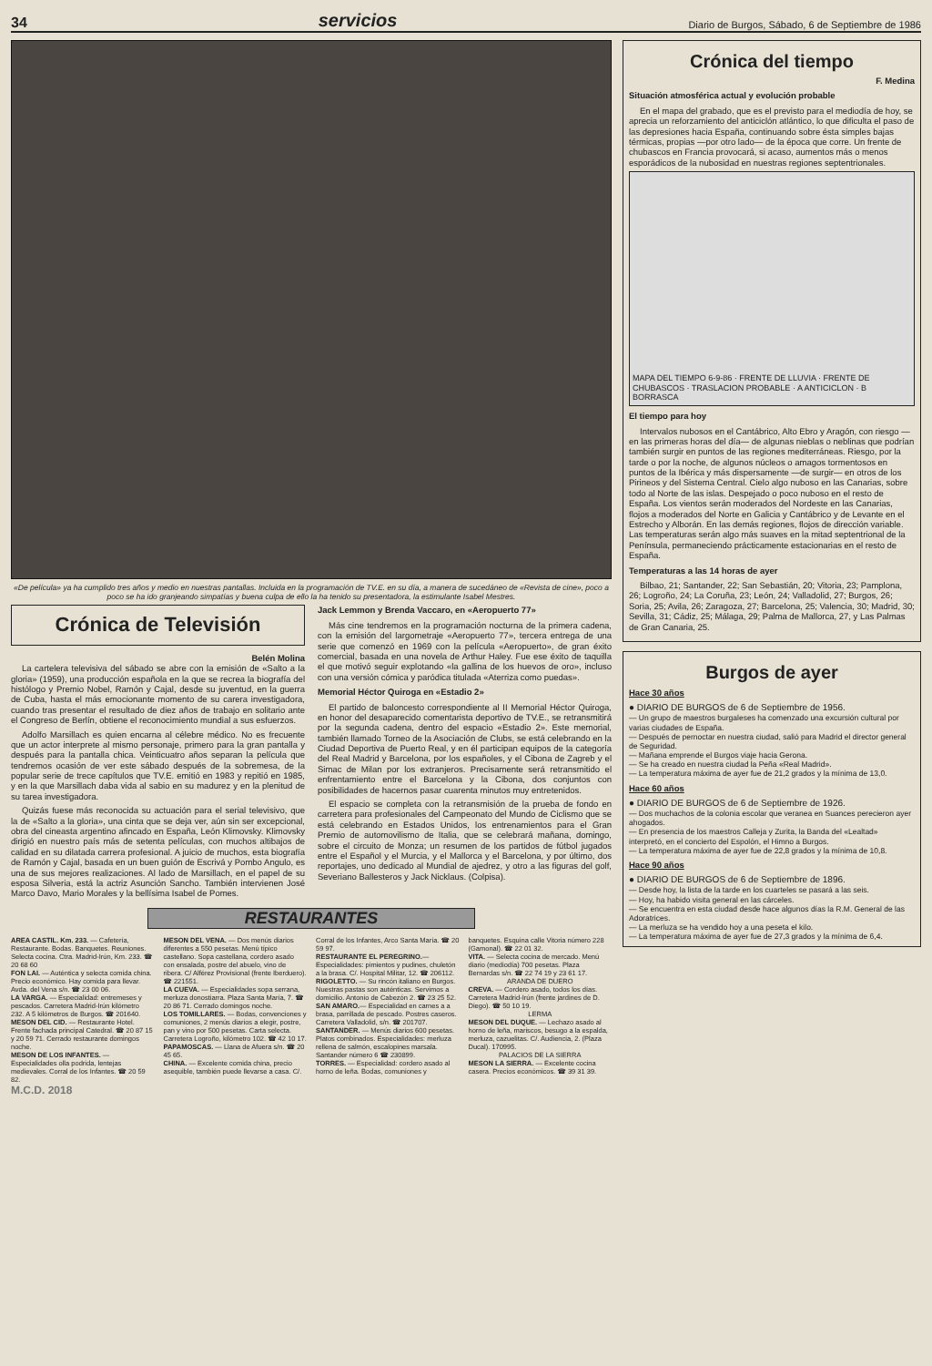34 servicios Diario de Burgos, Sábado, 6 de Septiembre de 1986
«De película» ya ha cumplido tres años y medio en nuestras pantallas. Incluida en la programación de TV.E. en su día, a manera de sucedáneo de «Revista de cine», poco a poco se ha ido granjeando simpatías y buena culpa de ello la ha tenido su presentadora, la estimulante Isabel Mestres.
Crónica de Televisión
Belén Molina
La cartelera televisiva del sábado se abre con la emisión de «Salto a la gloria» (1959), una producción española en la que se recrea la biografía del histólogo y Premio Nobel, Ramón y Cajal, desde su juventud, en la guerra de Cuba, hasta el más emocionante momento de su carera investigadora, cuando tras presentar el resultado de diez años de trabajo en solitario ante el Congreso de Berlín, obtiene el reconocimiento mundial a sus esfuerzos.
Adolfo Marsillach es quien encarna al célebre médico. No es frecuente que un actor interprete al mismo personaje, primero para la gran pantalla y después para la pantalla chica. Veinticuatro años separan la película que tendremos ocasión de ver este sábado después de la sobremesa, de la popular serie de trece capítulos que TV.E. emitió en 1983 y repitió en 1985, y en la que Marsillach daba vida al sabio en su madurez y en la plenitud de su tarea investigadora.
Quizás fuese más reconocida su actuación para el serial televisivo, que la de «Salto a la gloria», una cinta que se deja ver, aún sin ser excepcional, obra del cineasta argentino afincado en España, León Klimovsky. Klimovsky dirigió en nuestro país más de setenta películas, con muchos altibajos de calidad en su dilatada carrera profesional. A juicio de muchos, esta biografía de Ramón y Cajal, basada en un buen guión de Escrivá y Pombo Angulo, es una de sus mejores realizaciones. Al lado de Marsillach, en el papel de su esposa Silveria, está la actriz Asunción Sancho. También intervienen José Marco Davo, Mario Morales y la bellísima Isabel de Pomes.
Jack Lemmon y Brenda Vaccaro, en «Aeropuerto 77»
Más cine tendremos en la programación nocturna de la primera cadena, con la emisión del largometraje «Aeropuerto 77», tercera entrega de una serie que comenzó en 1969 con la película «Aeropuerto», de gran éxito comercial, basada en una novela de Arthur Haley. Fue ese éxito de taquilla el que motivó seguir explotando «la gallina de los huevos de oro», incluso con una versión cómica y paródica titulada «Aterriza como puedas».
Memorial Héctor Quiroga en «Estadio 2»
El partido de baloncesto correspondiente al II Memorial Héctor Quiroga, en honor del desaparecido comentarista deportivo de TV.E., se retransmitirá por la segunda cadena, dentro del espacio «Estadio 2». Este memorial, también llamado Torneo de la Asociación de Clubs, se está celebrando en la Ciudad Deportiva de Puerto Real, y en él participan equipos de la categoría del Real Madrid y Barcelona, por los españoles, y el Cibona de Zagreb y el Simac de Milan por los extranjeros. Precisamente será retransmitido el enfrentamiento entre el Barcelona y la Cibona, dos conjuntos con posibilidades de hacernos pasar cuarenta minutos muy entretenidos.
El espacio se completa con la retransmisión de la prueba de fondo en carretera para profesionales del Campeonato del Mundo de Ciclismo que se está celebrando en Estados Unidos, los entrenamientos para el Gran Premio de automovilismo de Italia, que se celebrará mañana, domingo, sobre el circuito de Monza; un resumen de los partidos de fútbol jugados entre el Español y el Murcia, y el Mallorca y el Barcelona, y por último, dos reportajes, uno dedicado al Mundial de ajedrez, y otro a las figuras del golf, Severiano Ballesteros y Jack Nicklaus. (Colpisa).
RESTAURANTES
AREA CASTIL. Km. 233. — Cafetería, Restaurante. Bodas. Banquetes. Reuniones. Selecta cocina. Ctra. Madrid-Irún, Km. 233. ☎ 20 68 60
FON LAI. — Auténtica y selecta comida china. Precio económico. Hay comida para llevar. Avda. del Vena s/n. ☎ 23 00 06.
LA VARGA. — Especialidad: entremeses y pescados. Carretera Madrid-Irún kilómetro 232. A 5 kilómetros de Burgos. ☎ 201640.
MESON DEL CID. — Restaurante Hotel. Frente fachada principal Catedral. ☎ 20 87 15 y 20 59 71. Cerrado restaurante domingos noche.
MESON DE LOS INFANTES. — Especialidades olla podrida, lentejas medievales. Corral de los Infantes. ☎ 20 59 82.
MESON DEL VENA. — Dos menús diarios diferentes a 550 pesetas. Menú típico castellano. Sopa castellana, cordero asado con ensalada, postre del abuelo, vino de ribera. C/ Alférez Provisional (frente Iberduero). ☎ 221551.
LA CUEVA. — Especialidades sopa serrana, merluza donostiarra. Plaza Santa María, 7. ☎ 20 86 71. Cerrado domingos noche.
LOS TOMILLARES. — Bodas, convenciones y comuniones, 2 menús diarios a elegir, postre, pan y vino por 500 pesetas. Carta selecta. Carretera Logroño, kilómetro 102. ☎ 42 10 17.
PAPAMOSCAS. — Llana de Afuera s/n. ☎ 20 45 65.
CHINA. — Excelente comida china, precio asequible, también puede llevarse a casa. C/. Corral de los Infantes, Arco Santa María. ☎ 20 59 97.
RESTAURANTE EL PEREGRINO.— Especialidades: pimientos y pudines, chuletón a la brasa. C/. Hospital Militar, 12. ☎ 206112.
RIGOLETTO. — Su rincón italiano en Burgos. Nuestras pastas son auténticas. Servimos a domicilio. Antonio de Cabezón 2. ☎ 23 25 52.
SAN AMARO.— Especialidad en carnes a a brasa, parrillada de pescado. Postres caseros. Carretera Valladolid, s/n. ☎ 201707.
SANTANDER. — Menús diarios 600 pesetas. Platos combinados. Especialidades: merluza rellena de salmón, escalopines marsala. Santander número 6 ☎ 230899.
TORRES. — Especialidad: cordero asado al horno de leña. Bodas, comuniones y banquetes. Esquina calle Vitoria número 228 (Gamonal). ☎ 22 01 32.
VITA. — Selecta cocina de mercado. Menú diario (mediodía) 700 pesetas. Plaza Bernardas s/n. ☎ 22 74 19 y 23 61 17.
ARANDA DE DUERO
CREVA. — Cordero asado, todos los días. Carretera Madrid-Irún (frente jardines de D. Diego). ☎ 50 10 19.
LERMA
MESON DEL DUQUE. — Lechazo asado al horno de leña, mariscos, besugo a la espalda, merluza, cazuelitas. C/. Audiencia, 2. (Plaza Ducal). 170995.
PALACIOS DE LA SIERRA
MESON LA SIERRA. — Excelente cocina casera. Precios económicos. ☎ 39 31 39.
M.C.D. 2018
Crónica del tiempo
F. Medina
Situación atmosférica actual y evolución probable
En el mapa del grabado, que es el previsto para el mediodía de hoy, se aprecia un reforzamiento del anticiclón atlántico, lo que dificulta el paso de las depresiones hacia España, continuando sobre ésta simples bajas térmicas, propias —por otro lado— de la época que corre. Un frente de chubascos en Francia provocará, si acaso, aumentos más o menos esporádicos de la nubosidad en nuestras regiones septentrionales.
MAPA DEL TIEMPO 6-9-86 · FRENTE DE LLUVIA · FRENTE DE CHUBASCOS · TRASLACION PROBABLE · A ANTICICLON · B BORRASCA
El tiempo para hoy
Intervalos nubosos en el Cantábrico, Alto Ebro y Aragón, con riesgo —en las primeras horas del día— de algunas nieblas o neblinas que podrían también surgir en puntos de las regiones mediterráneas. Riesgo, por la tarde o por la noche, de algunos núcleos o amagos tormentosos en puntos de la Ibérica y más dispersamente —de surgir— en otros de los Pirineos y del Sistema Central. Cielo algo nuboso en las Canarias, sobre todo al Norte de las islas. Despejado o poco nuboso en el resto de España. Los vientos serán moderados del Nordeste en las Canarias, flojos a moderados del Norte en Galicia y Cantábrico y de Levante en el Estrecho y Alborán. En las demás regiones, flojos de dirección variable. Las temperaturas serán algo más suaves en la mitad septentrional de la Península, permaneciendo prácticamente estacionarias en el resto de España.
Temperaturas a las 14 horas de ayer
Bilbao, 21; Santander, 22; San Sebastián, 20; Vitoria, 23; Pamplona, 26; Logroño, 24; La Coruña, 23; León, 24; Valladolid, 27; Burgos, 26; Soria, 25; Avila, 26; Zaragoza, 27; Barcelona, 25; Valencia, 30; Madrid, 30; Sevilla, 31; Cádiz, 25; Málaga, 29; Palma de Mallorca, 27, y Las Palmas de Gran Canaria, 25.
Burgos de ayer
Hace 30 años
● DIARIO DE BURGOS de 6 de Septiembre de 1956.
— Un grupo de maestros burgaleses ha comenzado una excursión cultural por varias ciudades de España.
— Después de pernoctar en nuestra ciudad, salió para Madrid el director general de Seguridad.
— Mañana emprende el Burgos viaje hacia Gerona.
— Se ha creado en nuestra ciudad la Peña «Real Madrid».
— La temperatura máxima de ayer fue de 21,2 grados y la mínima de 13,0.
Hace 60 años
● DIARIO DE BURGOS de 6 de Septiembre de 1926.
— Dos muchachos de la colonia escolar que veranea en Suances perecieron ayer ahogados.
— En presencia de los maestros Calleja y Zurita, la Banda del «Lealtad» interpretó, en el concierto del Espolón, el Himno a Burgos.
— La temperatura máxima de ayer fue de 22,8 grados y la mínima de 10,8.
Hace 90 años
● DIARIO DE BURGOS de 6 de Septiembre de 1896.
— Desde hoy, la lista de la tarde en los cuarteles se pasará a las seis.
— Hoy, ha habido visita general en las cárceles.
— Se encuentra en esta ciudad desde hace algunos días la R.M. General de las Adoratrices.
— La merluza se ha vendido hoy a una peseta el kilo.
— La temperatura máxima de ayer fue de 27,3 grados y la mínima de 6,4.